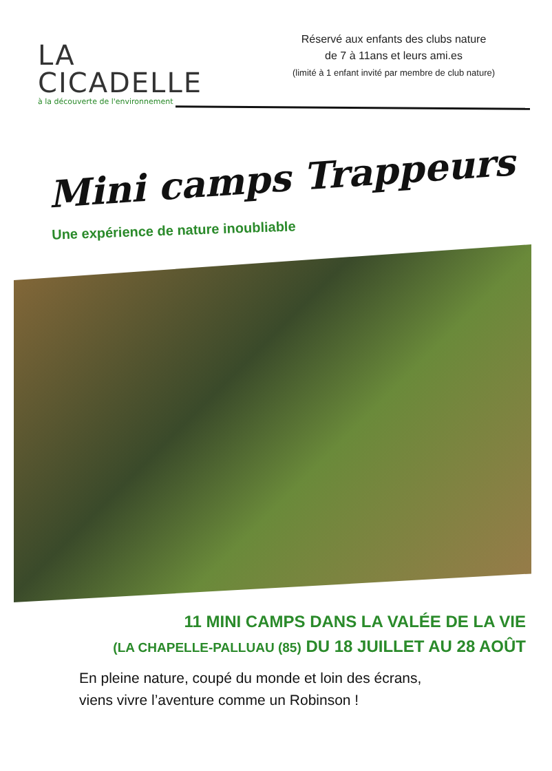LA
CICADELLE
à la découverte de l'environnement
Réservé aux enfants des clubs nature
de 7 à 11ans et leurs ami.es
(limité à 1 enfant invité par membre de club nature)
Mini camps Trappeurs
Une expérience de nature inoubliable
11 MINI CAMPS DANS LA VALÉE DE LA VIE
(LA CHAPELLE-PALLUAU (85) DU 18 JUILLET AU 28 AOÛT
En pleine nature, coupé du monde et loin des écrans,
viens vivre l’aventure comme un Robinson !